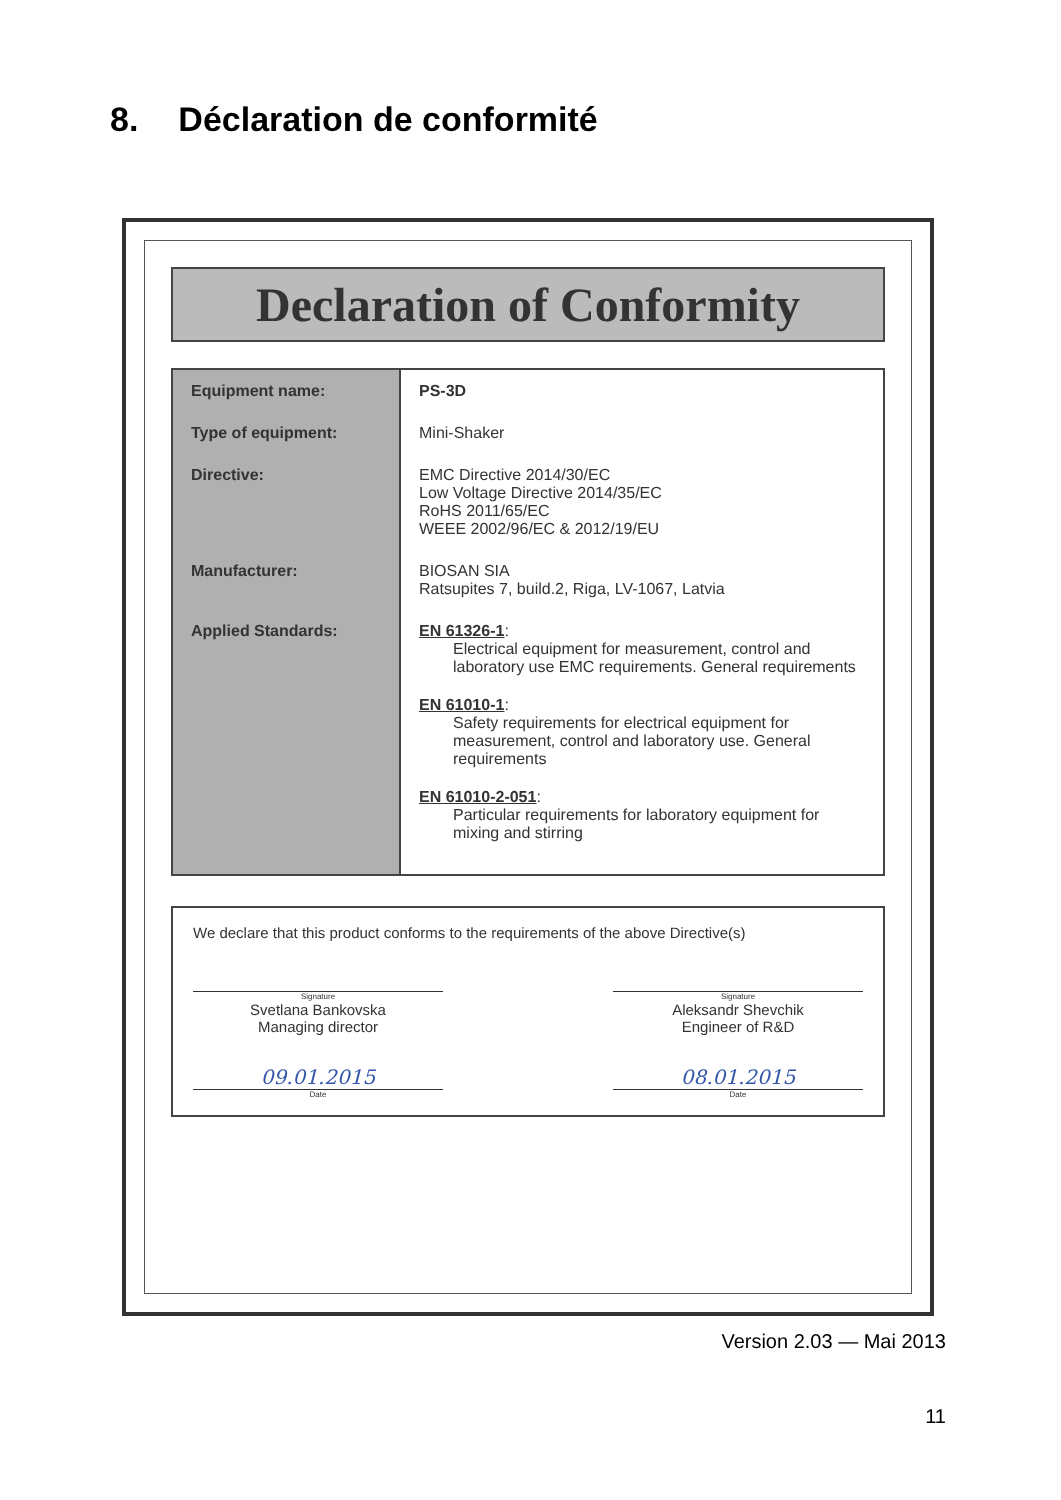8. Déclaration de conformité
Declaration of Conformity
| Equipment name: | PS-3D |
| Type of equipment: | Mini-Shaker |
| Directive: | EMC Directive 2014/30/EC Low Voltage Directive 2014/35/EC RoHS 2011/65/EC WEEE 2002/96/EC & 2012/19/EU |
| Manufacturer: | BIOSAN SIA Ratsupites 7, build.2, Riga, LV-1067, Latvia |
| Applied Standards: | EN 61326-1 : Electrical equipment for measurement, control and laboratory use EMC requirements. General requirements EN 61010-1 : Safety requirements for electrical equipment for measurement, control and laboratory use. General requirements EN 61010-2-051 : Particular requirements for laboratory equipment for mixing and stirring |
We declare that this product conforms to the requirements of the above Directive(s)
Signature
Svetlana Bankovska
Managing director
09.01.2015
Date
Signature
Aleksandr Shevchik
Engineer of R&D
08.01.2015
Date
Version 2.03 — Mai 2013
11